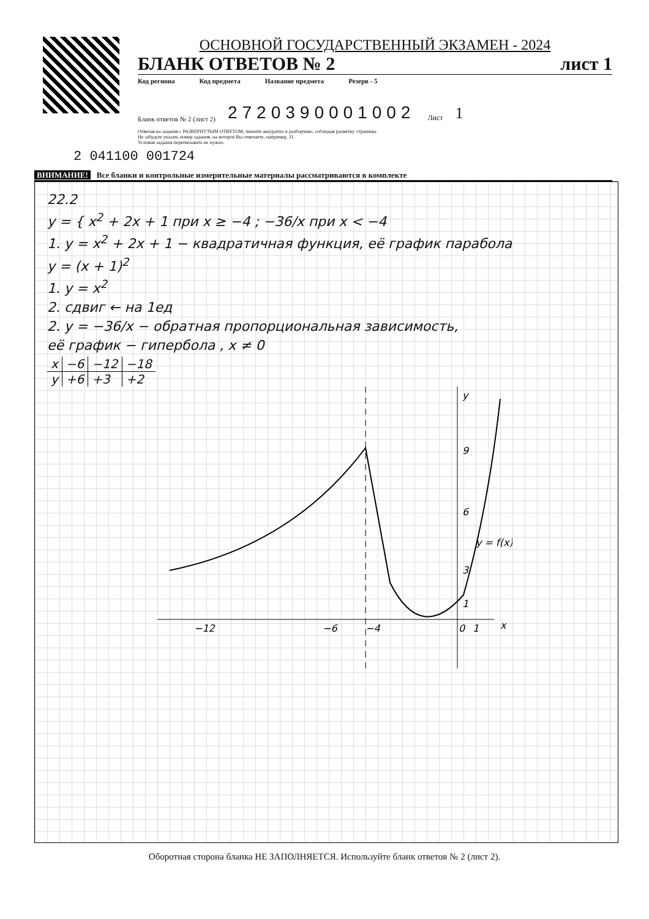ОСНОВНОЙ ГОСУДАРСТВЕННЫЙ ЭКЗАМЕН - 2024
БЛАНК ОТВЕТОВ № 2 лист 1
Код региона Код предмета Название предмета Резерв - 5
Бланк ответов № 2 (лист 2) 2720390001002 Лист 1
Отвечая на задания с РАЗВЕРНУТЫМ ОТВЕТОМ, пишите аккуратно и разборчиво, соблюдая разметку страницы.
Не забудьте указать номер задания, на которое Вы отвечаете, например, 31.
Условия задания переписывать не нужно.
2 041100 001724
ВНИМАНИЕ! Все бланки и контрольные измерительные материалы рассматриваются в комплекте
22.2
y = { x<sup>2</sup> + 2x + 1 при x ≥ −4 ; −36/x при x < −4
1. y = x<sup>2</sup> + 2x + 1 − квадратичная функция, её график парабола
y = (x + 1)<sup>2</sup>
1. y = x<sup>2</sup>
2. сдвиг ← на 1ед
2. y = −36/x − обратная пропорциональная зависимость,
её график − гипербола , x ≠ 0
| x | −6 | −12 | −18 |
| y | +6 | +3 | +2 |
−12
−6
−4
0
1
x
y
9
6
3
1
y = f(x)
Оборотная сторона бланка НЕ ЗАПОЛНЯЕТСЯ. Используйте бланк ответов № 2 (лист 2).